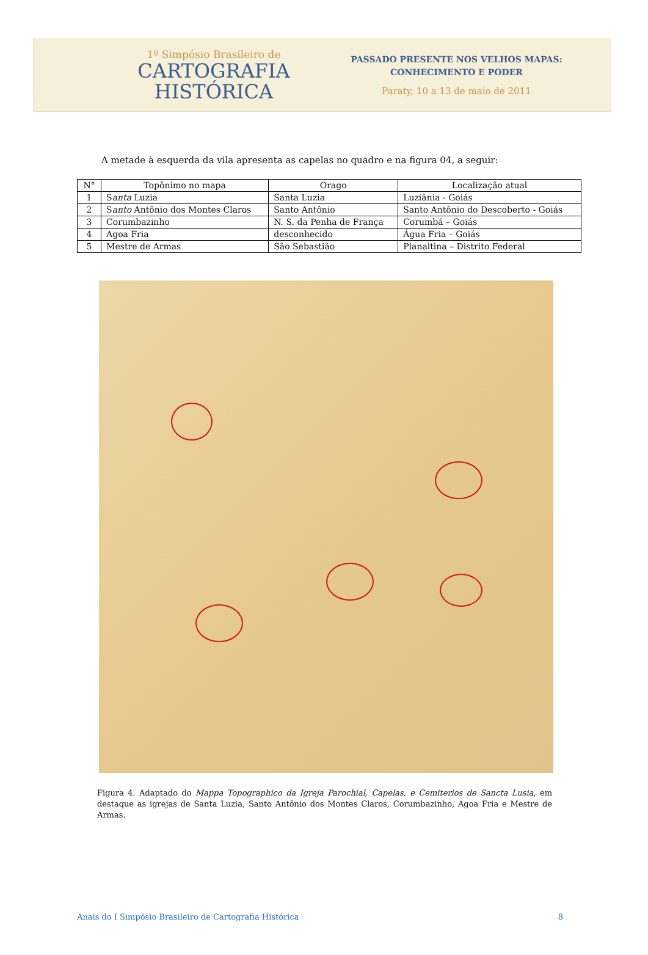1º Simpósio Brasileiro de
CARTOGRAFIA
HISTÓRICA
PASSADO PRESENTE NOS VELHOS MAPAS:
CONHECIMENTO E PODER
Paraty, 10 a 13 de maio de 2011
A metade à esquerda da vila apresenta as capelas no quadro e na figura 04, a seguir:
| N° | Topônimo no mapa | Orago | Localização atual |
| --- | --- | --- | --- |
| 1 | S anta Luzia | Santa Luzia | Luziânia - Goiás |
| 2 | S anto Antônio dos Montes Claros | Santo Antônio | Santo Antônio do Descoberto - Goiás |
| 3 | Corumbazinho | N. S. da Penha de França | Corumbá – Goiás |
| 4 | Agoa Fria | desconhecido | Água Fria – Goiás |
| 5 | Mestre de Armas | São Sebastião | Planaltina – Distrito Federal |
Figura 4. Adaptado do Mappa Topographico da Igreja Parochial, Capelas, e Cemiterios de Sancta Lusia, em destaque as igrejas de Santa Luzia, Santo Antônio dos Montes Claros, Corumbazinho, Agoa Fria e Mestre de Armas.
Anais do I Simpósio Brasileiro de Cartografia Histórica 8